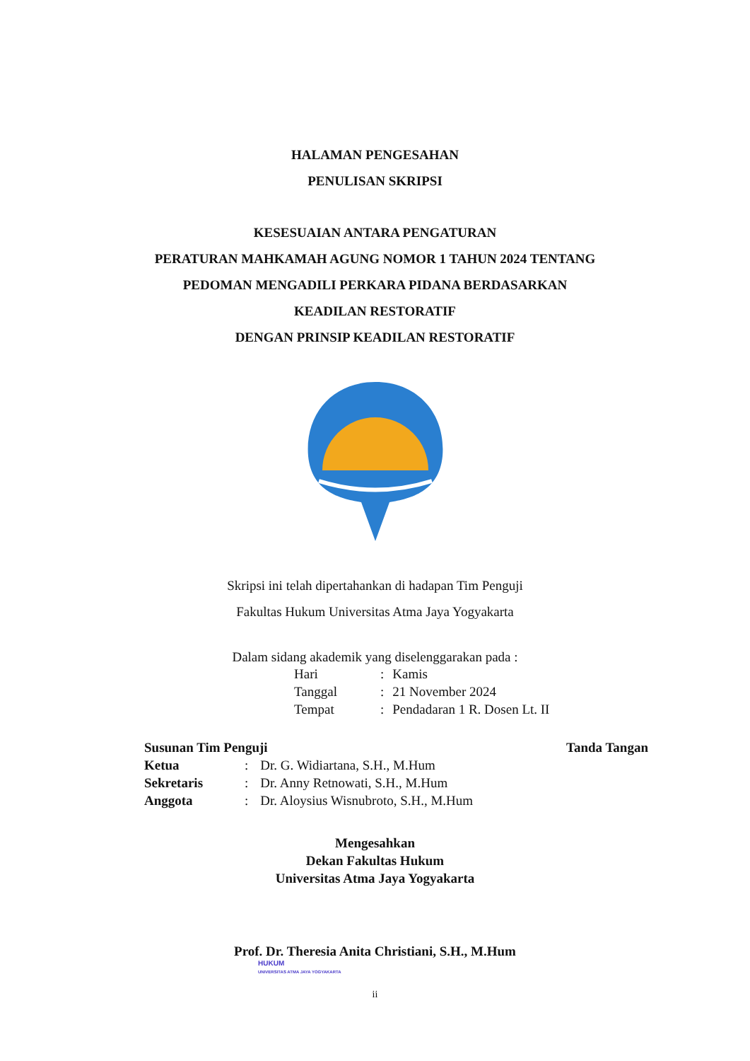HALAMAN PENGESAHAN
PENULISAN SKRIPSI
KESESUAIAN ANTARA PENGATURAN
PERATURAN MAHKAMAH AGUNG NOMOR 1 TAHUN 2024 TENTANG
PEDOMAN MENGADILI PERKARA PIDANA BERDASARKAN
KEADILAN RESTORATIF
DENGAN PRINSIP KEADILAN RESTORATIF
Skripsi ini telah dipertahankan di hadapan Tim Penguji
Fakultas Hukum Universitas Atma Jaya Yogyakarta
Dalam sidang akademik yang diselenggarakan pada :
| Hari | : | Kamis |
| Tanggal | : | 21 November 2024 |
| Tempat | : | Pendadaran 1 R. Dosen Lt. II |
| Susunan Tim Penguji | | | Tanda Tangan |
| --- | --- | --- | --- |
| Ketua | : | Dr. G. Widiartana, S.H., M.Hum | |
| Sekretaris | : | Dr. Anny Retnowati, S.H., M.Hum | |
| Anggota | : | Dr. Aloysius Wisnubroto, S.H., M.Hum | |
Mengesahkan
Dekan Fakultas Hukum
Universitas Atma Jaya Yogyakarta
Prof. Dr. Theresia Anita Christiani, S.H., M.Hum
HUKUM
UNIVERSITAS ATMA JAYA YOGYAKARTA
ii